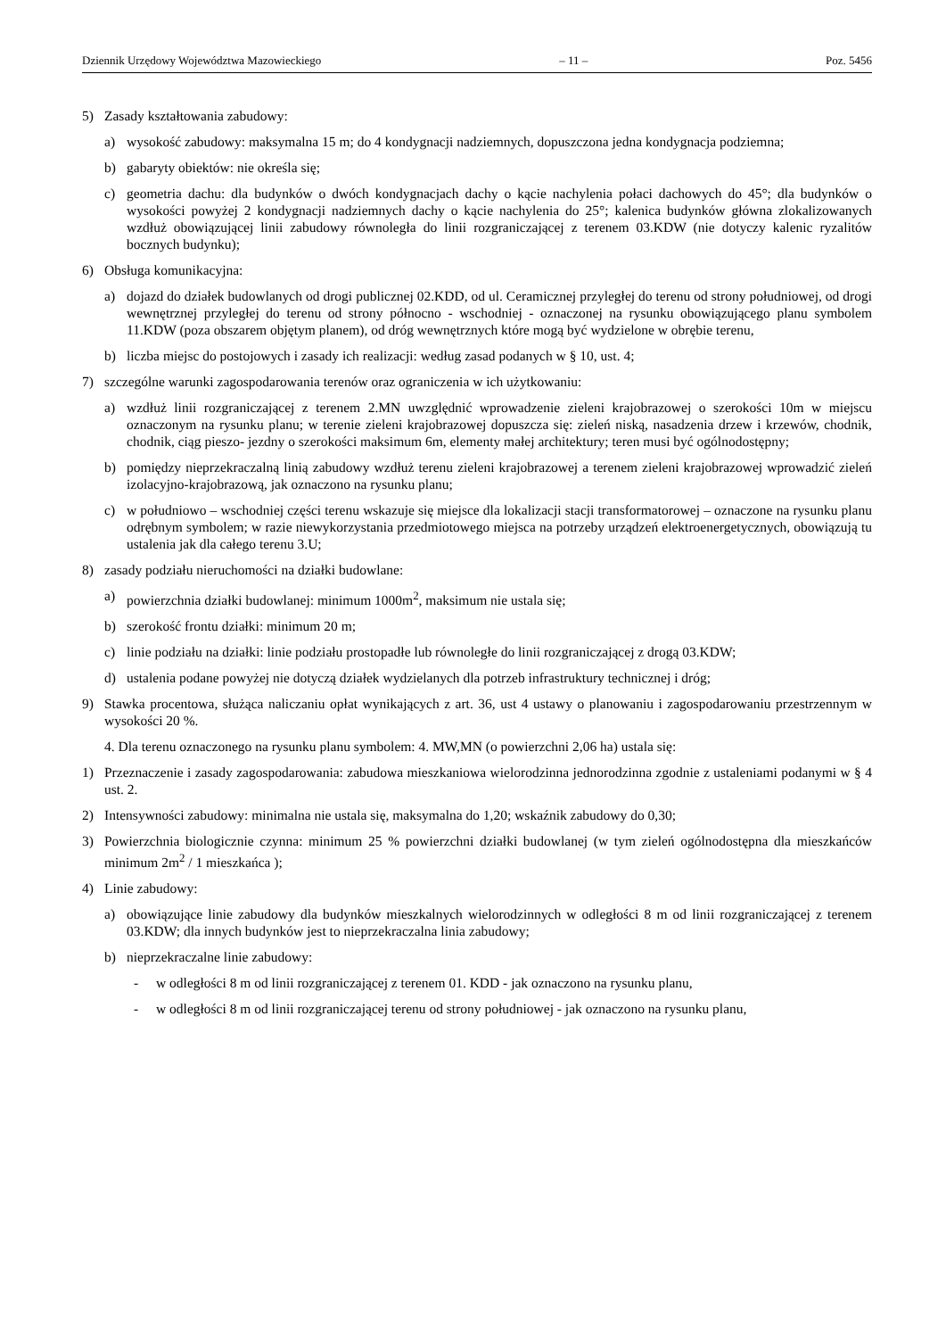Dziennik Urzędowy Województwa Mazowieckiego – 11 – Poz. 5456
5) Zasady kształtowania zabudowy:
a) wysokość zabudowy: maksymalna 15 m; do 4 kondygnacji nadziemnych, dopuszczona jedna kondygnacja podziemna;
b) gabaryty obiektów: nie określa się;
c) geometria dachu: dla budynków o dwóch kondygnacjach dachy o kącie nachylenia połaci dachowych do 45°; dla budynków o wysokości powyżej 2 kondygnacji nadziemnych dachy o kącie nachylenia do 25°; kalenica budynków główna zlokalizowanych wzdłuż obowiązującej linii zabudowy równoległa do linii rozgraniczającej z terenem 03.KDW (nie dotyczy kalenic ryzalitów bocznych budynku);
6) Obsługa komunikacyjna:
a) dojazd do działek budowlanych od drogi publicznej 02.KDD, od ul. Ceramicznej przyległej do terenu od strony południowej, od drogi wewnętrznej przyległej do terenu od strony północno - wschodniej - oznaczonej na rysunku obowiązującego planu symbolem 11.KDW (poza obszarem objętym planem), od dróg wewnętrznych które mogą być wydzielone w obrębie terenu,
b) liczba miejsc do postojowych i zasady ich realizacji: według zasad podanych w § 10, ust. 4;
7) szczególne warunki zagospodarowania terenów oraz ograniczenia w ich użytkowaniu:
a) wzdłuż linii rozgraniczającej z terenem 2.MN uwzględnić wprowadzenie zieleni krajobrazowej o szerokości 10m w miejscu oznaczonym na rysunku planu; w terenie zieleni krajobrazowej dopuszcza się: zieleń niską, nasadzenia drzew i krzewów, chodnik, chodnik, ciąg pieszo- jezdny o szerokości maksimum 6m, elementy małej architektury; teren musi być ogólnodostępny;
b) pomiędzy nieprzekraczalną linią zabudowy wzdłuż terenu zieleni krajobrazowej a terenem zieleni krajobrazowej wprowadzić zieleń izolacyjno-krajobrazową, jak oznaczono na rysunku planu;
c) w południowo – wschodniej części terenu wskazuje się miejsce dla lokalizacji stacji transformatorowej – oznaczone na rysunku planu odrębnym symbolem; w razie niewykorzystania przedmiotowego miejsca na potrzeby urządzeń elektroenergetycznych, obowiązują tu ustalenia jak dla całego terenu 3.U;
8) zasady podziału nieruchomości na działki budowlane:
a) powierzchnia działki budowlanej: minimum 1000m<sup>2</sup>, maksimum nie ustala się;
b) szerokość frontu działki: minimum 20 m;
c) linie podziału na działki: linie podziału prostopadłe lub równoległe do linii rozgraniczającej z drogą 03.KDW;
d) ustalenia podane powyżej nie dotyczą działek wydzielanych dla potrzeb infrastruktury technicznej i dróg;
9) Stawka procentowa, służąca naliczaniu opłat wynikających z art. 36, ust 4 ustawy o planowaniu i zagospodarowaniu przestrzennym w wysokości 20 %.
4. Dla terenu oznaczonego na rysunku planu symbolem: 4. MW,MN (o powierzchni 2,06 ha) ustala się:
1) Przeznaczenie i zasady zagospodarowania: zabudowa mieszkaniowa wielorodzinna jednorodzinna zgodnie z ustaleniami podanymi w § 4 ust. 2.
2) Intensywności zabudowy: minimalna nie ustala się, maksymalna do 1,20; wskaźnik zabudowy do 0,30;
3) Powierzchnia biologicznie czynna: minimum 25 % powierzchni działki budowlanej (w tym zieleń ogólnodostępna dla mieszkańców minimum 2m<sup>2</sup> / 1 mieszkańca );
4) Linie zabudowy:
a) obowiązujące linie zabudowy dla budynków mieszkalnych wielorodzinnych w odległości 8 m od linii rozgraniczającej z terenem 03.KDW; dla innych budynków jest to nieprzekraczalna linia zabudowy;
b) nieprzekraczalne linie zabudowy:
- w odległości 8 m od linii rozgraniczającej z terenem 01. KDD - jak oznaczono na rysunku planu,
- w odległości 8 m od linii rozgraniczającej terenu od strony południowej - jak oznaczono na rysunku planu,